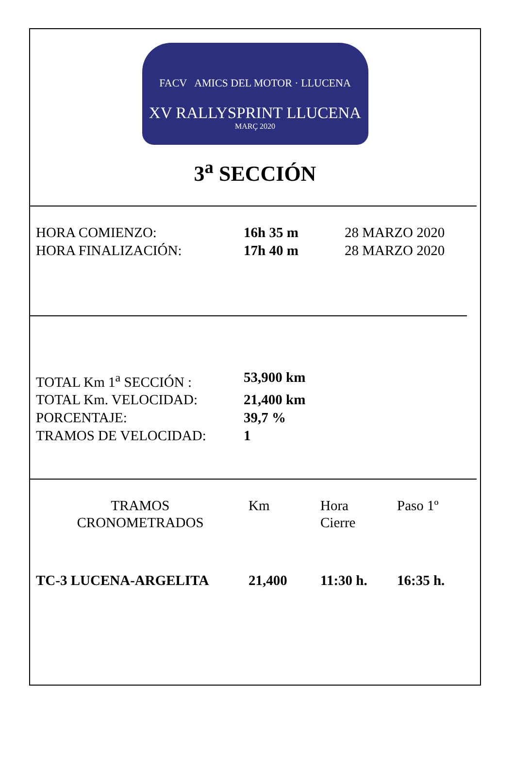FACV AMICS DEL MOTOR · LLUCENA
XV RALLYSPRINT LLUCENA
MARÇ 2020
3<sup>a</sup> SECCIÓN
| HORA COMIENZO: | 16h 35 m | 28 MARZO 2020 |
| HORA FINALIZACIÓN: | 17h 40 m | 28 MARZO 2020 |
| TOTAL Km 1<sup>a</sup> SECCIÓN : | 53,900 km |
| TOTAL Km. VELOCIDAD: | 21,400 km |
| PORCENTAJE: | 39,7 % |
| TRAMOS DE VELOCIDAD: | 1 |
| TRAMOS CRONOMETRADOS | Km | Hora Cierre | Paso 1º |
| TC-3 LUCENA-ARGELITA | 21,400 | 11:30 h. | 16:35 h. |